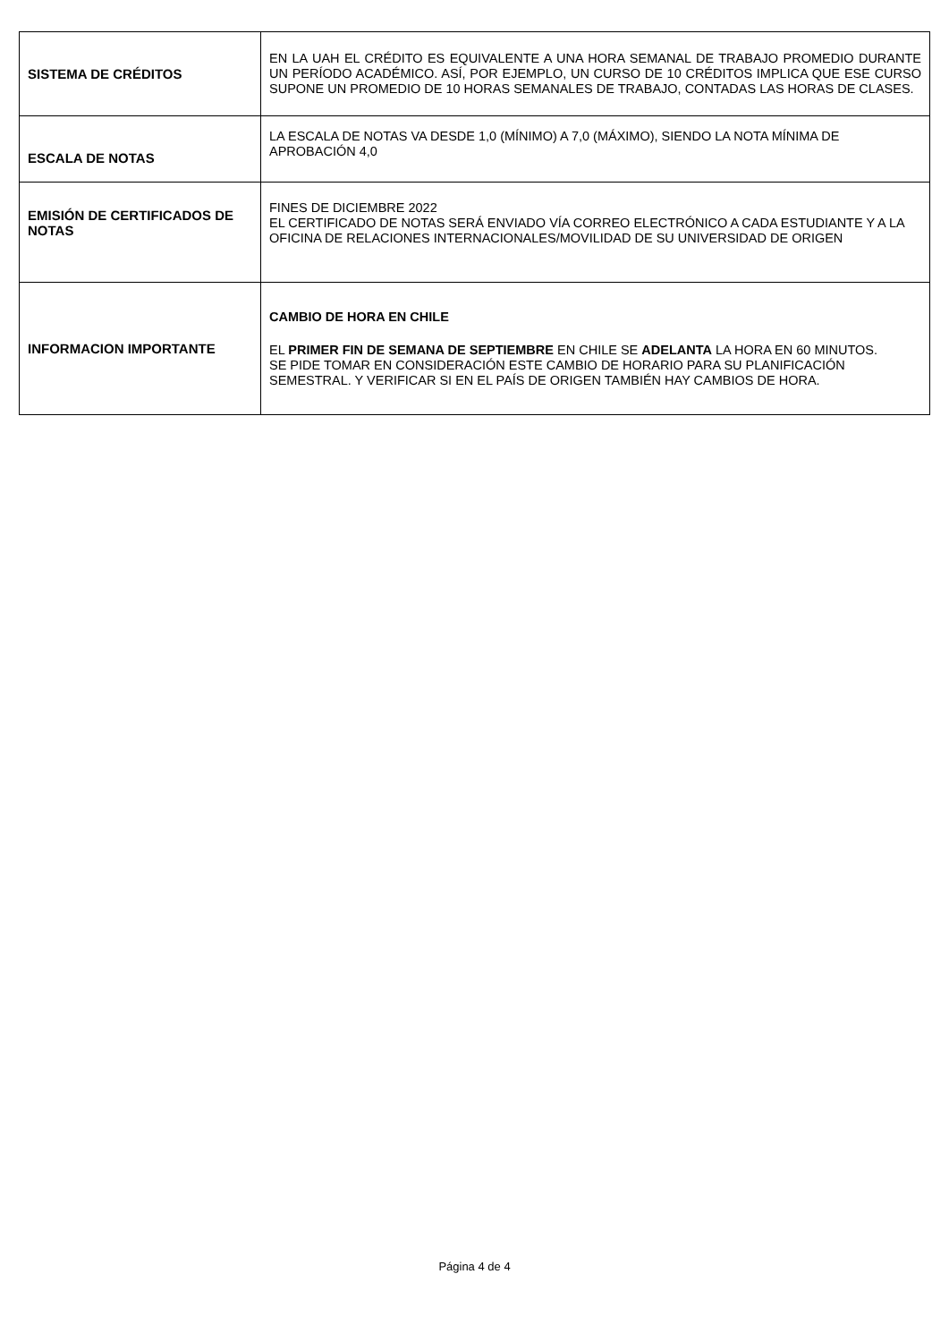| SISTEMA DE CRÉDITOS | EN LA UAH EL CRÉDITO ES EQUIVALENTE A UNA HORA SEMANAL DE TRABAJO PROMEDIO DURANTE UN PERÍODO ACADÉMICO. ASÍ, POR EJEMPLO, UN CURSO DE 10 CRÉDITOS IMPLICA QUE ESE CURSO SUPONE UN PROMEDIO DE 10 HORAS SEMANALES DE TRABAJO, CONTADAS LAS HORAS DE CLASES. |
| ESCALA DE NOTAS | LA ESCALA DE NOTAS VA DESDE 1,0 (MÍNIMO) A 7,0 (MÁXIMO), SIENDO LA NOTA MÍNIMA DE APROBACIÓN 4,0 |
| EMISIÓN DE CERTIFICADOS DE NOTAS | FINES DE DICIEMBRE 2022 EL CERTIFICADO DE NOTAS SERÁ ENVIADO VÍA CORREO ELECTRÓNICO A CADA ESTUDIANTE Y A LA OFICINA DE RELACIONES INTERNACIONALES/MOVILIDAD DE SU UNIVERSIDAD DE ORIGEN |
| INFORMACION IMPORTANTE | CAMBIO DE HORA EN CHILE EL PRIMER FIN DE SEMANA DE SEPTIEMBRE EN CHILE SE ADELANTA LA HORA EN 60 MINUTOS. SE PIDE TOMAR EN CONSIDERACIÓN ESTE CAMBIO DE HORARIO PARA SU PLANIFICACIÓN SEMESTRAL. Y VERIFICAR SI EN EL PAÍS DE ORIGEN TAMBIÉN HAY CAMBIOS DE HORA. |
Página 4 de 4